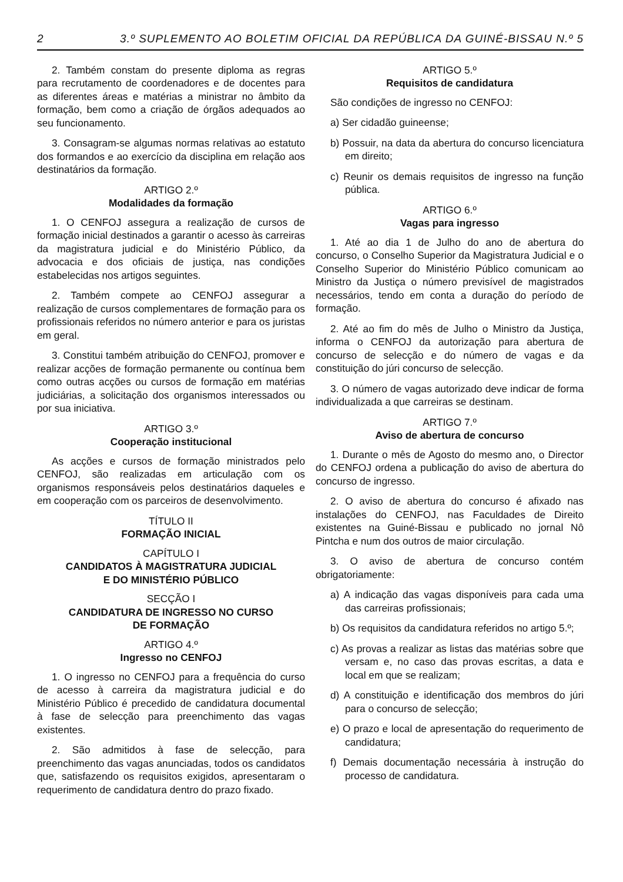2 3.º SUPLEMENTO AO BOLETIM OFICIAL DA REPÚBLICA DA GUINÉ-BISSAU N.º 5
2. Também constam do presente diploma as regras para recrutamento de coordenadores e de docentes para as diferentes áreas e matérias a ministrar no âmbito da formação, bem como a criação de órgãos adequados ao seu funcionamento.
3. Consagram-se algumas normas relativas ao estatuto dos formandos e ao exercício da disciplina em relação aos destinatários da formação.
ARTIGO 2.º
Modalidades da formação
1. O CENFOJ assegura a realização de cursos de formação inicial destinados a garantir o acesso às carreiras da magistratura judicial e do Ministério Público, da advocacia e dos oficiais de justiça, nas condições estabelecidas nos artigos seguintes.
2. Também compete ao CENFOJ assegurar a realização de cursos complementares de formação para os profissionais referidos no número anterior e para os juristas em geral.
3. Constitui também atribuição do CENFOJ, promover e realizar acções de formação permanente ou contínua bem como outras acções ou cursos de formação em matérias judiciárias, a solicitação dos organismos interessados ou por sua iniciativa.
ARTIGO 3.º
Cooperação institucional
As acções e cursos de formação ministrados pelo CENFOJ, são realizadas em articulação com os organismos responsáveis pelos destinatários daqueles e em cooperação com os parceiros de desenvolvimento.
TÍTULO II
FORMAÇÃO INICIAL
CAPÍTULO I
CANDIDATOS À MAGISTRATURA JUDICIAL
E DO MINISTÉRIO PÚBLICO
SECÇÃO I
CANDIDATURA DE INGRESSO NO CURSO
DE FORMAÇÃO
ARTIGO 4.º
Ingresso no CENFOJ
1. O ingresso no CENFOJ para a frequência do curso de acesso à carreira da magistratura judicial e do Ministério Público é precedido de candidatura documental à fase de selecção para preenchimento das vagas existentes.
2. São admitidos à fase de selecção, para preenchimento das vagas anunciadas, todos os candidatos que, satisfazendo os requisitos exigidos, apresentaram o requerimento de candidatura dentro do prazo fixado.
ARTIGO 5.º
Requisitos de candidatura
São condições de ingresso no CENFOJ:
a) Ser cidadão guineense;
b) Possuir, na data da abertura do concurso licenciatura em direito;
c) Reunir os demais requisitos de ingresso na função pública.
ARTIGO 6.º
Vagas para ingresso
1. Até ao dia 1 de Julho do ano de abertura do concurso, o Conselho Superior da Magistratura Judicial e o Conselho Superior do Ministério Público comunicam ao Ministro da Justiça o número previsível de magistrados necessários, tendo em conta a duração do período de formação.
2. Até ao fim do mês de Julho o Ministro da Justiça, informa o CENFOJ da autorização para abertura de concurso de selecção e do número de vagas e da constituição do júri concurso de selecção.
3. O número de vagas autorizado deve indicar de forma individualizada a que carreiras se destinam.
ARTIGO 7.º
Aviso de abertura de concurso
1. Durante o mês de Agosto do mesmo ano, o Director do CENFOJ ordena a publicação do aviso de abertura do concurso de ingresso.
2. O aviso de abertura do concurso é afixado nas instalações do CENFOJ, nas Faculdades de Direito existentes na Guiné-Bissau e publicado no jornal Nô Pintcha e num dos outros de maior circulação.
3. O aviso de abertura de concurso contém obrigatoriamente:
a) A indicação das vagas disponíveis para cada uma das carreiras profissionais;
b) Os requisitos da candidatura referidos no artigo 5.º;
c) As provas a realizar as listas das matérias sobre que versam e, no caso das provas escritas, a data e local em que se realizam;
d) A constituição e identificação dos membros do júri para o concurso de selecção;
e) O prazo e local de apresentação do requerimento de candidatura;
f) Demais documentação necessária à instrução do processo de candidatura.